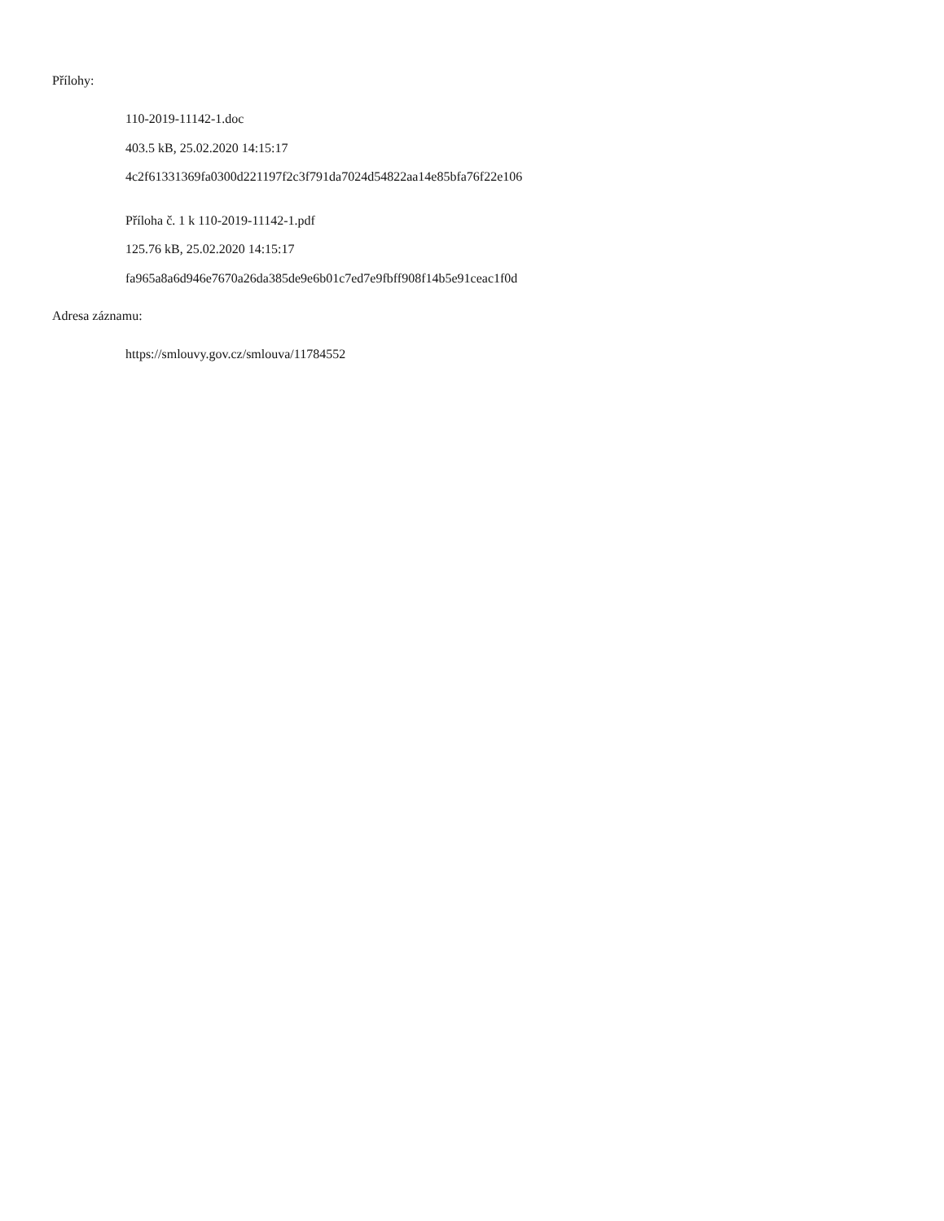Přílohy:
110-2019-11142-1.doc
403.5 kB, 25.02.2020 14:15:17
4c2f61331369fa0300d221197f2c3f791da7024d54822aa14e85bfa76f22e106
Příloha č. 1 k 110-2019-11142-1.pdf
125.76 kB, 25.02.2020 14:15:17
fa965a8a6d946e7670a26da385de9e6b01c7ed7e9fbff908f14b5e91ceac1f0d
Adresa záznamu:
https://smlouvy.gov.cz/smlouva/11784552